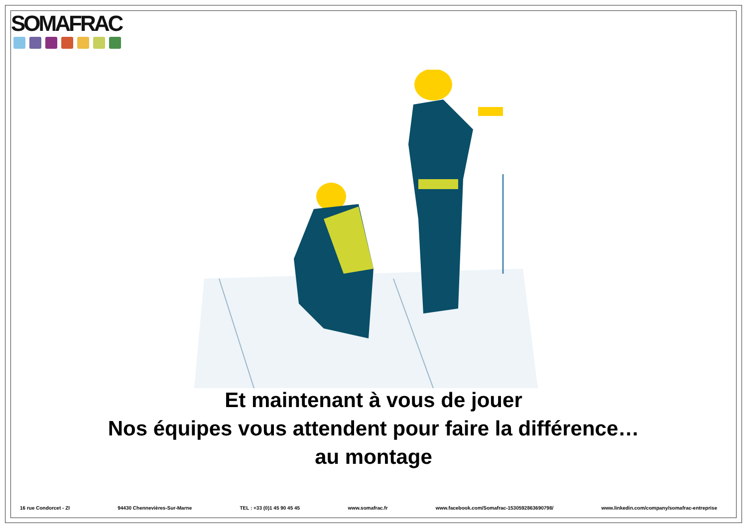SOMAFRAC
Et maintenant à vous de jouer
Nos équipes vous attendent pour faire la différence…
au montage
16 rue Condorcet - ZI 94430 Chennevières-Sur-Marne TEL : +33 (0)1 45 90 45 45 www.somafrac.fr www.facebook.com/Somafrac-1530592863690798/ www.linkedin.com/company/somafrac-entreprise